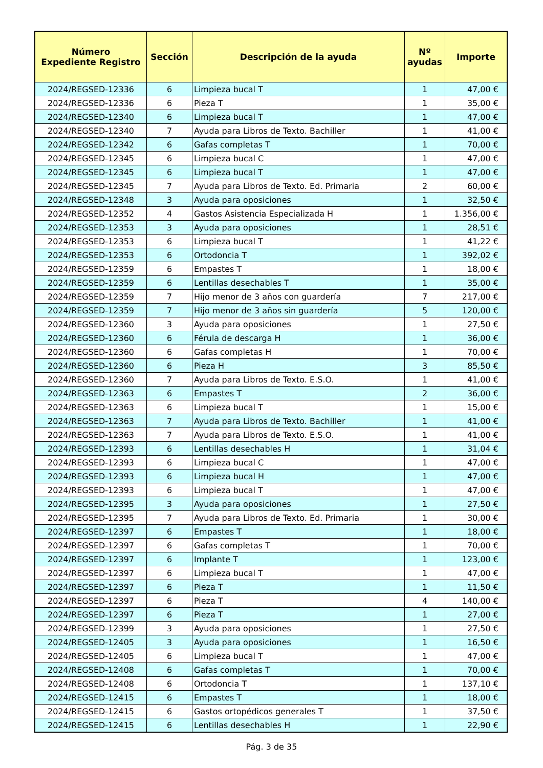| Número Expediente Registro | Sección | Descripción de la ayuda | Nº ayudas | Importe |
| --- | --- | --- | --- | --- |
| 2024/REGSED-12336 | 6 | Limpieza bucal T | 1 | 47,00 € |
| 2024/REGSED-12336 | 6 | Pieza T | 1 | 35,00 € |
| 2024/REGSED-12340 | 6 | Limpieza bucal T | 1 | 47,00 € |
| 2024/REGSED-12340 | 7 | Ayuda para Libros de Texto. Bachiller | 1 | 41,00 € |
| 2024/REGSED-12342 | 6 | Gafas completas T | 1 | 70,00 € |
| 2024/REGSED-12345 | 6 | Limpieza bucal C | 1 | 47,00 € |
| 2024/REGSED-12345 | 6 | Limpieza bucal T | 1 | 47,00 € |
| 2024/REGSED-12345 | 7 | Ayuda para Libros de Texto. Ed. Primaria | 2 | 60,00 € |
| 2024/REGSED-12348 | 3 | Ayuda para oposiciones | 1 | 32,50 € |
| 2024/REGSED-12352 | 4 | Gastos Asistencia Especializada H | 1 | 1.356,00 € |
| 2024/REGSED-12353 | 3 | Ayuda para oposiciones | 1 | 28,51 € |
| 2024/REGSED-12353 | 6 | Limpieza bucal T | 1 | 41,22 € |
| 2024/REGSED-12353 | 6 | Ortodoncia T | 1 | 392,02 € |
| 2024/REGSED-12359 | 6 | Empastes T | 1 | 18,00 € |
| 2024/REGSED-12359 | 6 | Lentillas desechables T | 1 | 35,00 € |
| 2024/REGSED-12359 | 7 | Hijo menor de 3 años con guardería | 7 | 217,00 € |
| 2024/REGSED-12359 | 7 | Hijo menor de 3 años sin guardería | 5 | 120,00 € |
| 2024/REGSED-12360 | 3 | Ayuda para oposiciones | 1 | 27,50 € |
| 2024/REGSED-12360 | 6 | Férula de descarga H | 1 | 36,00 € |
| 2024/REGSED-12360 | 6 | Gafas completas H | 1 | 70,00 € |
| 2024/REGSED-12360 | 6 | Pieza H | 3 | 85,50 € |
| 2024/REGSED-12360 | 7 | Ayuda para Libros de Texto. E.S.O. | 1 | 41,00 € |
| 2024/REGSED-12363 | 6 | Empastes T | 2 | 36,00 € |
| 2024/REGSED-12363 | 6 | Limpieza bucal T | 1 | 15,00 € |
| 2024/REGSED-12363 | 7 | Ayuda para Libros de Texto. Bachiller | 1 | 41,00 € |
| 2024/REGSED-12363 | 7 | Ayuda para Libros de Texto. E.S.O. | 1 | 41,00 € |
| 2024/REGSED-12393 | 6 | Lentillas desechables H | 1 | 31,04 € |
| 2024/REGSED-12393 | 6 | Limpieza bucal C | 1 | 47,00 € |
| 2024/REGSED-12393 | 6 | Limpieza bucal H | 1 | 47,00 € |
| 2024/REGSED-12393 | 6 | Limpieza bucal T | 1 | 47,00 € |
| 2024/REGSED-12395 | 3 | Ayuda para oposiciones | 1 | 27,50 € |
| 2024/REGSED-12395 | 7 | Ayuda para Libros de Texto. Ed. Primaria | 1 | 30,00 € |
| 2024/REGSED-12397 | 6 | Empastes T | 1 | 18,00 € |
| 2024/REGSED-12397 | 6 | Gafas completas T | 1 | 70,00 € |
| 2024/REGSED-12397 | 6 | Implante T | 1 | 123,00 € |
| 2024/REGSED-12397 | 6 | Limpieza bucal T | 1 | 47,00 € |
| 2024/REGSED-12397 | 6 | Pieza T | 1 | 11,50 € |
| 2024/REGSED-12397 | 6 | Pieza T | 4 | 140,00 € |
| 2024/REGSED-12397 | 6 | Pieza T | 1 | 27,00 € |
| 2024/REGSED-12399 | 3 | Ayuda para oposiciones | 1 | 27,50 € |
| 2024/REGSED-12405 | 3 | Ayuda para oposiciones | 1 | 16,50 € |
| 2024/REGSED-12405 | 6 | Limpieza bucal T | 1 | 47,00 € |
| 2024/REGSED-12408 | 6 | Gafas completas T | 1 | 70,00 € |
| 2024/REGSED-12408 | 6 | Ortodoncia T | 1 | 137,10 € |
| 2024/REGSED-12415 | 6 | Empastes T | 1 | 18,00 € |
| 2024/REGSED-12415 | 6 | Gastos ortopédicos generales T | 1 | 37,50 € |
| 2024/REGSED-12415 | 6 | Lentillas desechables H | 1 | 22,90 € |
Pág. 3 de 35